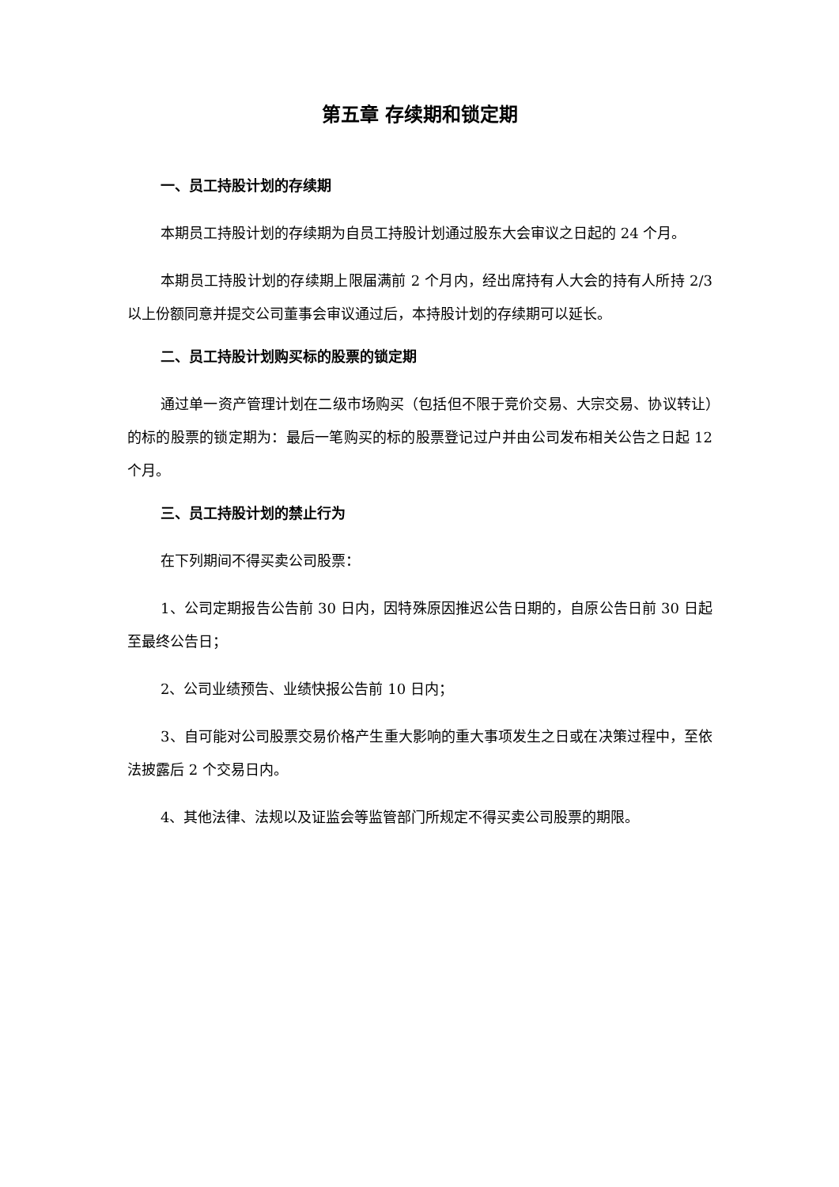第五章 存续期和锁定期
一、员工持股计划的存续期
本期员工持股计划的存续期为自员工持股计划通过股东大会审议之日起的 24 个月。
本期员工持股计划的存续期上限届满前 2 个月内，经出席持有人大会的持有人所持 2/3 以上份额同意并提交公司董事会审议通过后，本持股计划的存续期可以延长。
二、员工持股计划购买标的股票的锁定期
通过单一资产管理计划在二级市场购买（包括但不限于竞价交易、大宗交易、协议转让）的标的股票的锁定期为：最后一笔购买的标的股票登记过户并由公司发布相关公告之日起 12 个月。
三、员工持股计划的禁止行为
在下列期间不得买卖公司股票：
1、公司定期报告公告前 30 日内，因特殊原因推迟公告日期的，自原公告日前 30 日起至最终公告日；
2、公司业绩预告、业绩快报公告前 10 日内；
3、自可能对公司股票交易价格产生重大影响的重大事项发生之日或在决策过程中，至依法披露后 2 个交易日内。
4、其他法律、法规以及证监会等监管部门所规定不得买卖公司股票的期限。